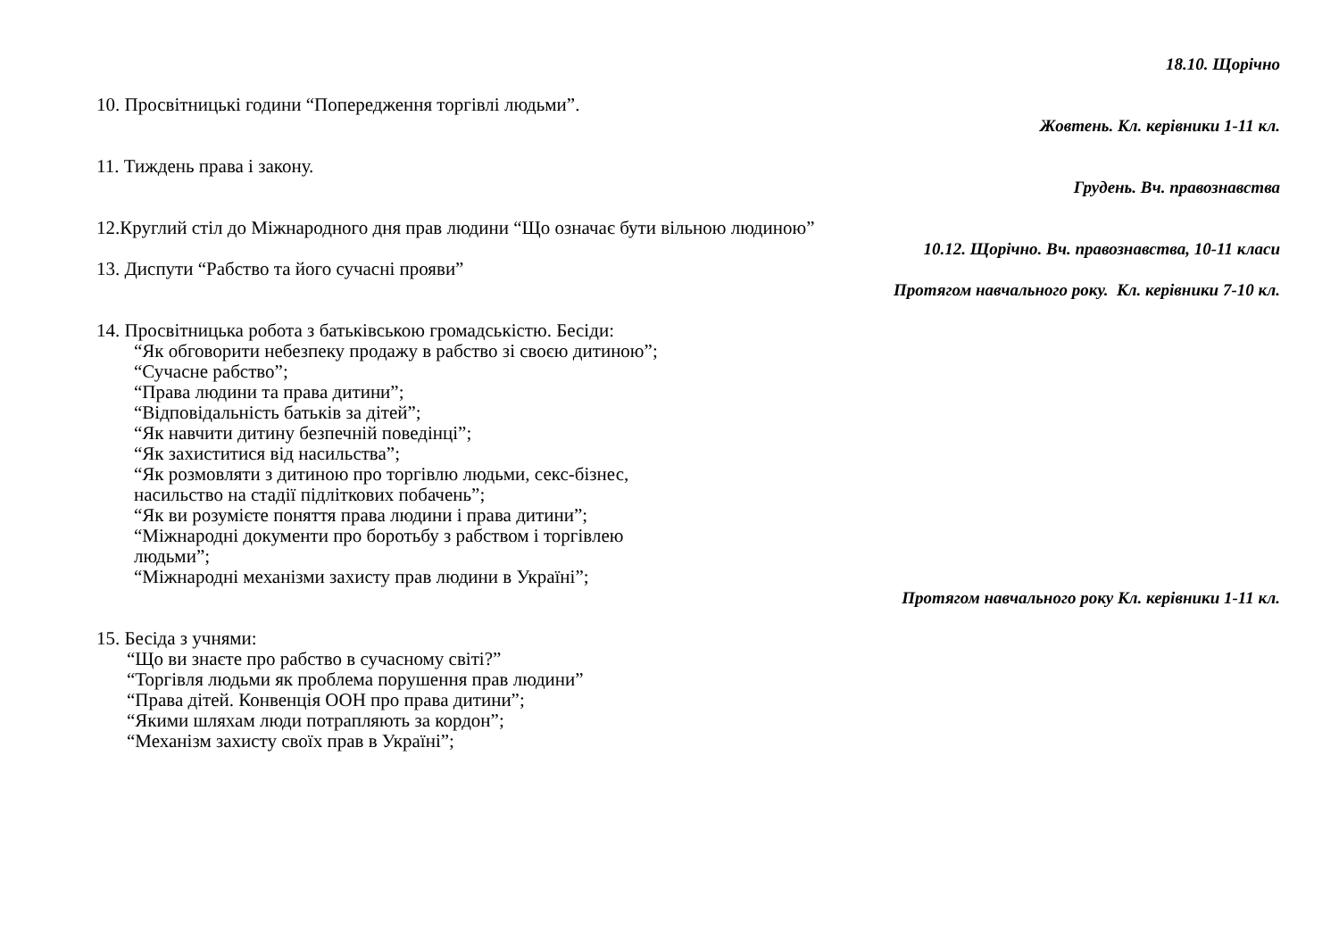18.10. Щорічно
10. Просвітницькі години “Попередження торгівлі людьми”.
Жовтень. Кл. керівники 1-11 кл.
11. Тиждень права і закону.
Грудень. Вч. правознавства
12.Круглий стіл до Міжнародного дня прав людини “Що означає бути вільною людиною”
10.12. Щорічно. Вч. правознавства, 10-11 класи
13. Диспути “Рабство та його сучасні прояви”
Протягом навчального року. Кл. керівники 7-10 кл.
14. Просвітницька робота з батьківською громадськістю. Бесіди:
“Як обговорити небезпеку продажу в рабство зі своєю дитиною”;
“Сучасне рабство”;
“Права людини та права дитини”;
“Відповідальність батьків за дітей”;
“Як навчити дитину безпечній поведінці”;
“Як захиститися від насильства”;
“Як розмовляти з дитиною про торгівлю людьми, секс-бізнес,
насильство на стадії підліткових побачень”;
“Як ви розумієте поняття права людини і права дитини”;
“Міжнародні документи про боротьбу з рабством і торгівлею
людьми”;
“Міжнародні механізми захисту прав людини в Україні”;
Протягом навчального року Кл. керівники 1-11 кл.
15. Бесіда з учнями:
“Що ви знаєте про рабство в сучасному світі?”
“Торгівля людьми як проблема порушення прав людини”
“Права дітей. Конвенція ООН про права дитини”;
“Якими шляхам люди потрапляють за кордон”;
“Механізм захисту своїх прав в Україні”;